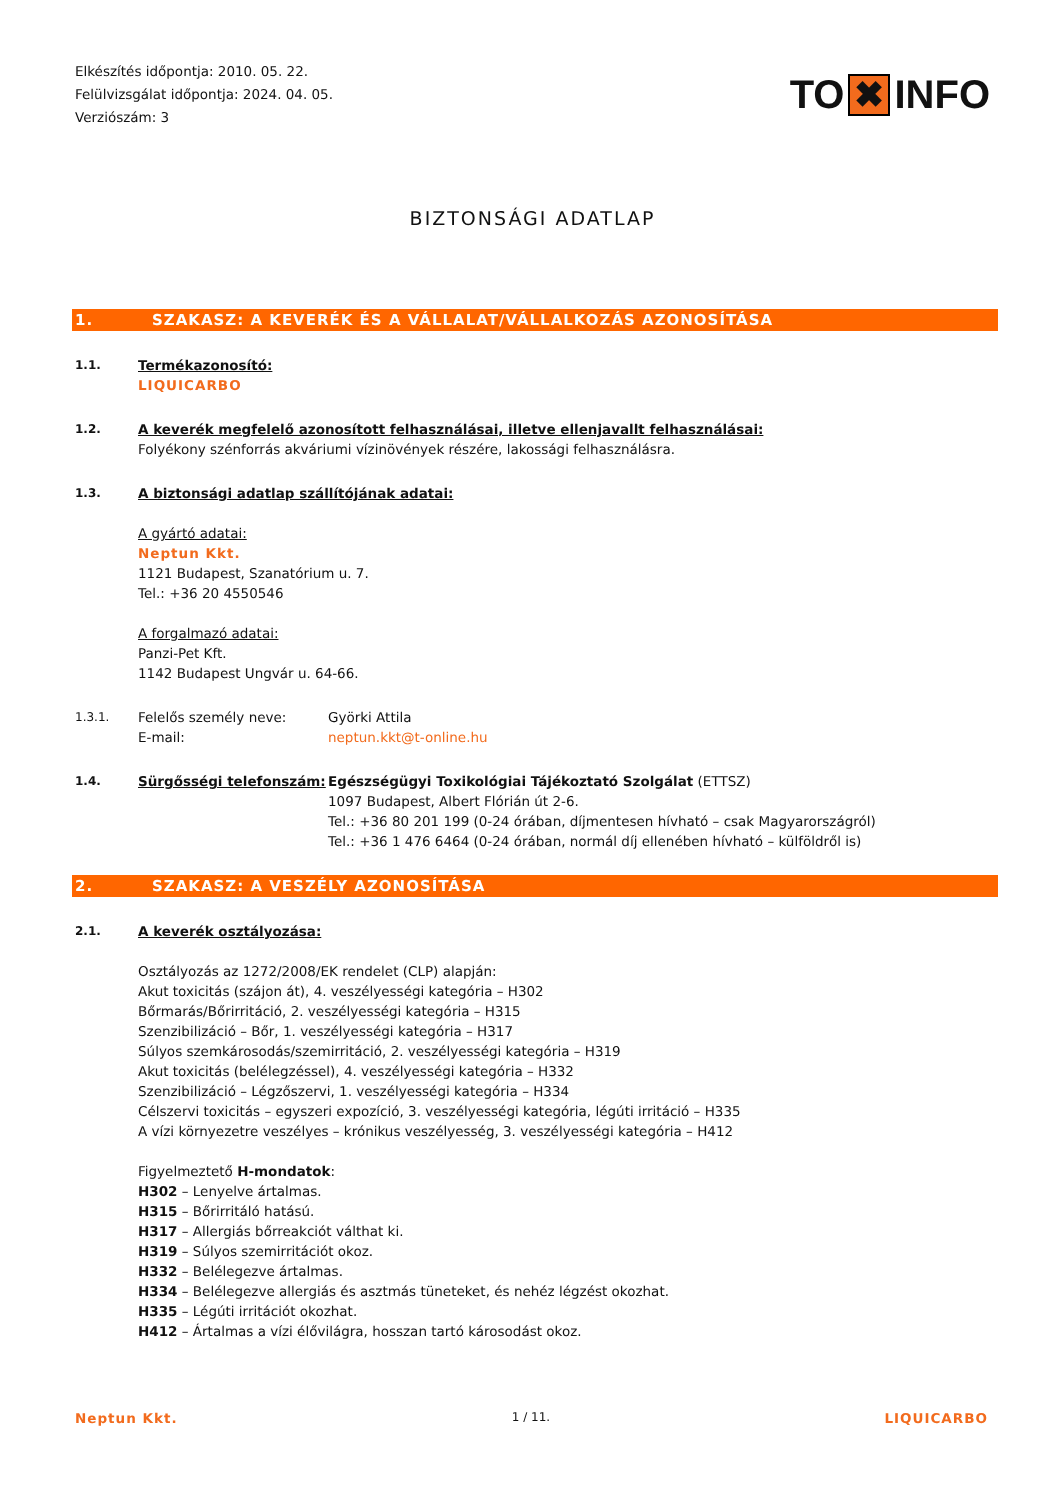Elkészítés időpontja: 2010. 05. 22.
Felülvizsgálat időpontja: 2024. 04. 05.
Verziószám: 3
TO ✖ INFO
BIZTONSÁGI ADATLAP
1. SZAKASZ: A KEVERÉK ÉS A VÁLLALAT/VÁLLALKOZÁS AZONOSÍTÁSA
1.1. Termékazonosító:
LIQUICARBO
1.2. A keverék megfelelő azonosított felhasználásai, illetve ellenjavallt felhasználásai:
Folyékony szénforrás akváriumi vízinövények részére, lakossági felhasználásra.
1.3. A biztonsági adatlap szállítójának adatai:
A gyártó adatai:
Neptun Kkt.
1121 Budapest, Szanatórium u. 7.
Tel.: +36 20 4550546
A forgalmazó adatai:
Panzi-Pet Kft.
1142 Budapest Ungvár u. 64-66.
1.3.1. Felelős személy neve: Györki Attila
E-mail: neptun.kkt@t-online.hu
1.4. Sürgősségi telefonszám: Egészségügyi Toxikológiai Tájékoztató Szolgálat (ETTSZ)
1097 Budapest, Albert Flórián út 2-6.
Tel.: +36 80 201 199 (0-24 órában, díjmentesen hívható – csak Magyarországról)
Tel.: +36 1 476 6464 (0-24 órában, normál díj ellenében hívható – külföldről is)
2. SZAKASZ: A VESZÉLY AZONOSÍTÁSA
2.1. A keverék osztályozása:
Osztályozás az 1272/2008/EK rendelet (CLP) alapján:
Akut toxicitás (szájon át), 4. veszélyességi kategória – H302
Bőrmarás/Bőrirritáció, 2. veszélyességi kategória – H315
Szenzibilizáció – Bőr, 1. veszélyességi kategória – H317
Súlyos szemkárosodás/szemirritáció, 2. veszélyességi kategória – H319
Akut toxicitás (belélegzéssel), 4. veszélyességi kategória – H332
Szenzibilizáció – Légzőszervi, 1. veszélyességi kategória – H334
Célszervi toxicitás – egyszeri expozíció, 3. veszélyességi kategória, légúti irritáció – H335
A vízi környezetre veszélyes – krónikus veszélyesség, 3. veszélyességi kategória – H412
Figyelmeztető H-mondatok:
H302 – Lenyelve ártalmas.
H315 – Bőrirritáló hatású.
H317 – Allergiás bőrreakciót válthat ki.
H319 – Súlyos szemirritációt okoz.
H332 – Belélegezve ártalmas.
H334 – Belélegezve allergiás és asztmás tüneteket, és nehéz légzést okozhat.
H335 – Légúti irritációt okozhat.
H412 – Ártalmas a vízi élővilágra, hosszan tartó károsodást okoz.
Neptun Kkt. 1 / 11. LIQUICARBO